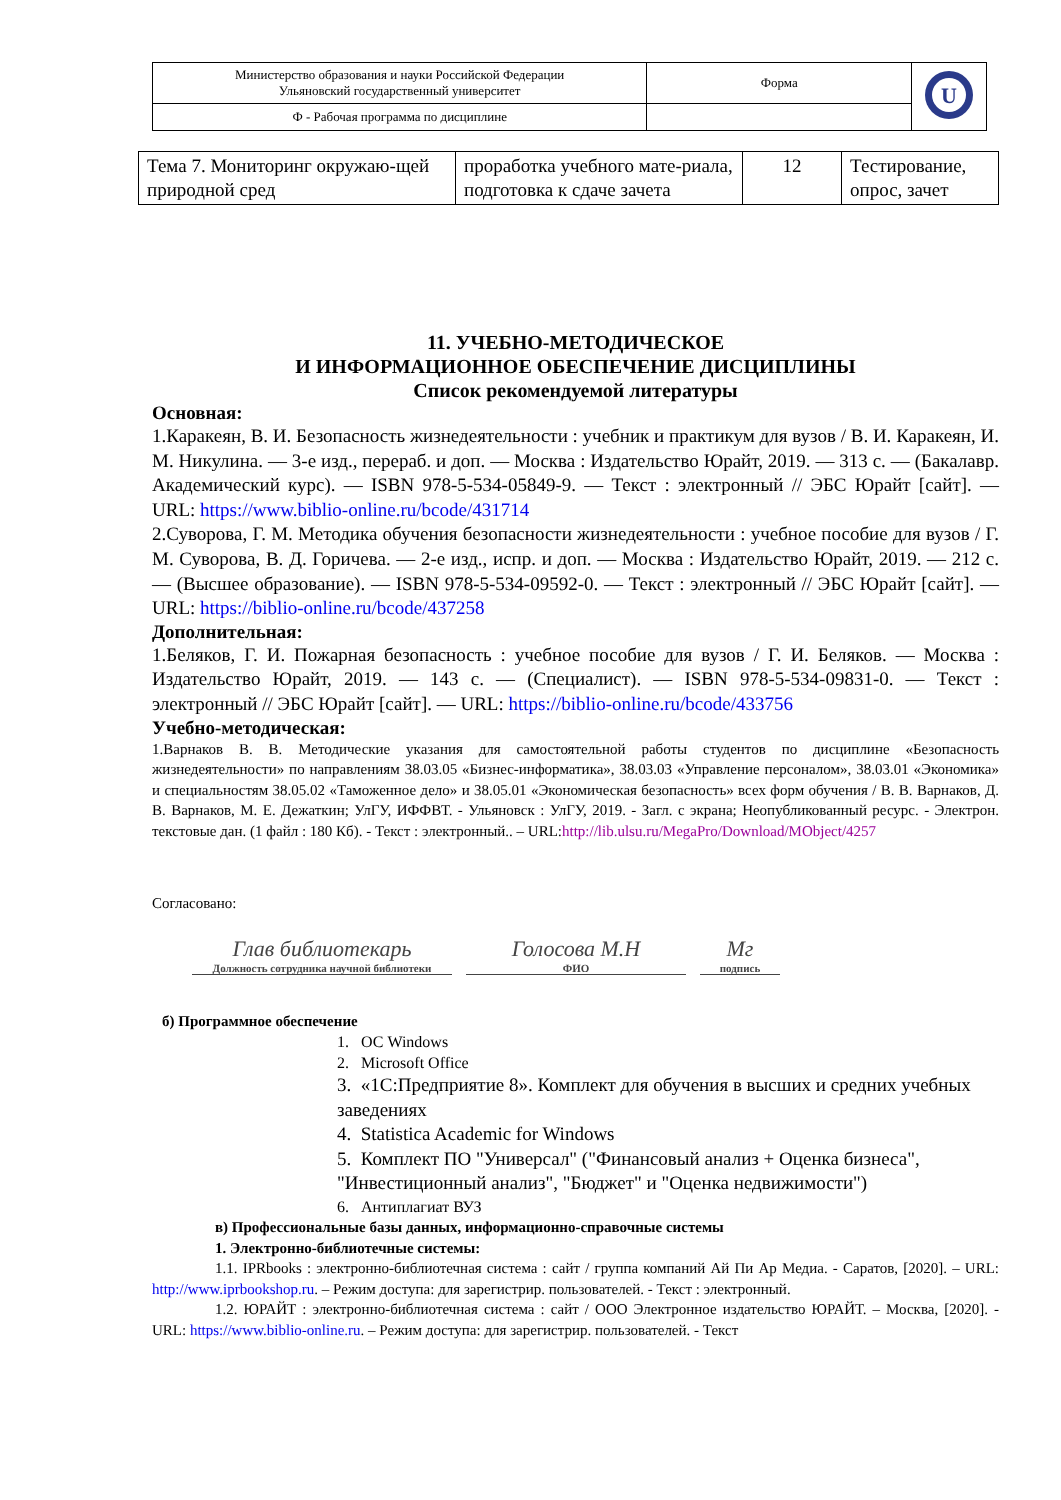| Министерство образования и науки Российской Федерации Ульяновский государственный университет | Форма | U |
| Ф - Рабочая программа по дисциплине | | |
| Тема 7. Мониторинг окружаю-щей природной сред | проработка учебного мате-риала, подготовка к сдаче зачета | 12 | Тестирование, опрос, зачет |
11. УЧЕБНО-МЕТОДИЧЕСКОЕ
И ИНФОРМАЦИОННОЕ ОБЕСПЕЧЕНИЕ ДИСЦИПЛИНЫ
Список рекомендуемой литературы
Основная:
1.Каракеян, В. И. Безопасность жизнедеятельности : учебник и практикум для вузов / В. И. Каракеян, И. М. Никулина. — 3-е изд., перераб. и доп. — Москва : Издательство Юрайт, 2019. — 313 с. — (Бакалавр. Академический курс). — ISBN 978-5-534-05849-9. — Текст : электронный // ЭБС Юрайт [сайт]. — URL: https://www.biblio-online.ru/bcode/431714
2.Суворова, Г. М. Методика обучения безопасности жизнедеятельности : учебное пособие для вузов / Г. М. Суворова, В. Д. Горичева. — 2-е изд., испр. и доп. — Москва : Издательство Юрайт, 2019. — 212 с. — (Высшее образование). — ISBN 978-5-534-09592-0. — Текст : электронный // ЭБС Юрайт [сайт]. — URL: https://biblio-online.ru/bcode/437258
Дополнительная:
1.Беляков, Г. И. Пожарная безопасность : учебное пособие для вузов / Г. И. Беляков. — Москва : Издательство Юрайт, 2019. — 143 с. — (Специалист). — ISBN 978-5-534-09831-0. — Текст : электронный // ЭБС Юрайт [сайт]. — URL: https://biblio-online.ru/bcode/433756
Учебно-методическая:
1.Варнаков В. В. Методические указания для самостоятельной работы студентов по дисциплине «Безопасность жизнедеятельности» по направлениям 38.03.05 «Бизнес-информатика», 38.03.03 «Управление персоналом», 38.03.01 «Экономика» и специальностям 38.05.02 «Таможенное дело» и 38.05.01 «Экономическая безопасность» всех форм обучения / В. В. Варнаков, Д. В. Варнаков, М. Е. Дежаткин; УлГУ, ИФФВТ. - Ульяновск : УлГУ, 2019. - Загл. с экрана; Неопубликованный ресурс. - Электрон. текстовые дан. (1 файл : 180 Кб). - Текст : электронный.. – URL:http://lib.ulsu.ru/MegaPro/Download/MObject/4257
Согласовано:
Глав библиотекарь
Должность сотрудника научной библиотеки
Голосова М.Н
ФИО
Мг
подпись
б) Программное обеспечение
1. ОС Windows
2. Microsoft Office
3. «1С:Предприятие 8». Комплект для обучения в высших и средних учебных заведениях
4. Statistica Academic for Windows
5. Комплект ПО "Универсал" ("Финансовый анализ + Оценка бизнеса", "Инвестиционный анализ", "Бюджет" и "Оценка недвижимости")
6. Антиплагиат ВУЗ
в) Профессиональные базы данных, информационно-справочные системы
1. Электронно-библиотечные системы:
1.1. IPRbooks : электронно-библиотечная система : сайт / группа компаний Ай Пи Ар Медиа. - Саратов, [2020]. – URL: http://www.iprbookshop.ru. – Режим доступа: для зарегистрир. пользователей. - Текст : электронный.
1.2. ЮРАЙТ : электронно-библиотечная система : сайт / ООО Электронное издательство ЮРАЙТ. – Москва, [2020]. - URL: https://www.biblio-online.ru. – Режим доступа: для зарегистрир. пользователей. - Текст